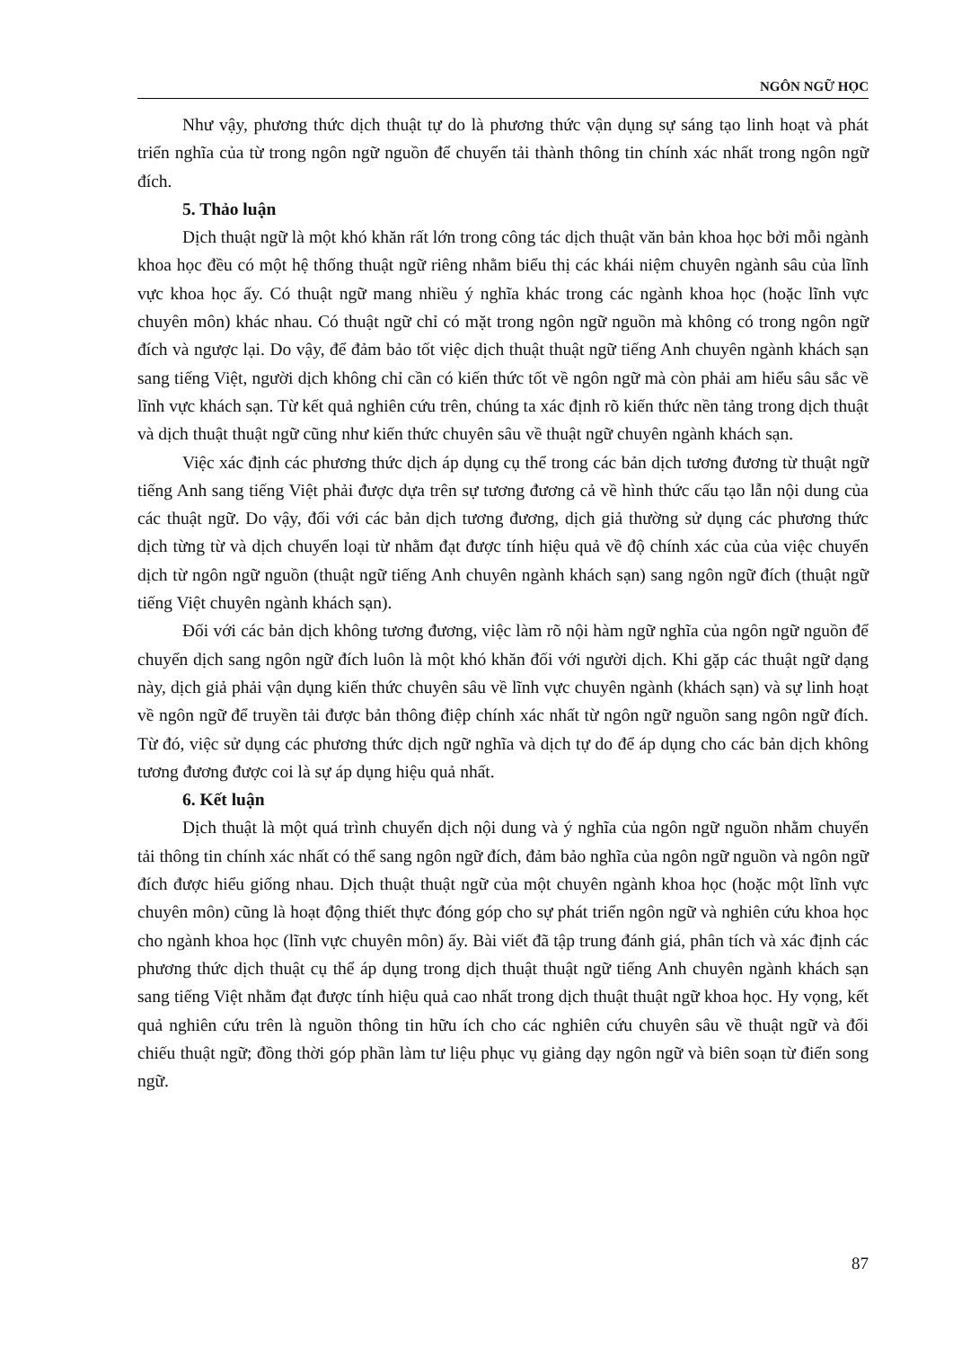NGÔN NGỮ HỌC
Như vậy, phương thức dịch thuật tự do là phương thức vận dụng sự sáng tạo linh hoạt và phát triển nghĩa của từ trong ngôn ngữ nguồn để chuyển tải thành thông tin chính xác nhất trong ngôn ngữ đích.
5. Thảo luận
Dịch thuật ngữ là một khó khăn rất lớn trong công tác dịch thuật văn bản khoa học bởi mỗi ngành khoa học đều có một hệ thống thuật ngữ riêng nhằm biểu thị các khái niệm chuyên ngành sâu của lĩnh vực khoa học ấy. Có thuật ngữ mang nhiều ý nghĩa khác trong các ngành khoa học (hoặc lĩnh vực chuyên môn) khác nhau. Có thuật ngữ chỉ có mặt trong ngôn ngữ nguồn mà không có trong ngôn ngữ đích và ngược lại. Do vậy, để đảm bảo tốt việc dịch thuật thuật ngữ tiếng Anh chuyên ngành khách sạn sang tiếng Việt, người dịch không chỉ cần có kiến thức tốt về ngôn ngữ mà còn phải am hiểu sâu sắc về lĩnh vực khách sạn. Từ kết quả nghiên cứu trên, chúng ta xác định rõ kiến thức nền tảng trong dịch thuật và dịch thuật thuật ngữ cũng như kiến thức chuyên sâu về thuật ngữ chuyên ngành khách sạn.
Việc xác định các phương thức dịch áp dụng cụ thể trong các bản dịch tương đương từ thuật ngữ tiếng Anh sang tiếng Việt phải được dựa trên sự tương đương cả về hình thức cấu tạo lẫn nội dung của các thuật ngữ. Do vậy, đối với các bản dịch tương đương, dịch giả thường sử dụng các phương thức dịch từng từ và dịch chuyển loại từ nhằm đạt được tính hiệu quả về độ chính xác của của việc chuyển dịch từ ngôn ngữ nguồn (thuật ngữ tiếng Anh chuyên ngành khách sạn) sang ngôn ngữ đích (thuật ngữ tiếng Việt chuyên ngành khách sạn).
Đối với các bản dịch không tương đương, việc làm rõ nội hàm ngữ nghĩa của ngôn ngữ nguồn để chuyển dịch sang ngôn ngữ đích luôn là một khó khăn đối với người dịch. Khi gặp các thuật ngữ dạng này, dịch giả phải vận dụng kiến thức chuyên sâu về lĩnh vực chuyên ngành (khách sạn) và sự linh hoạt về ngôn ngữ để truyền tải được bản thông điệp chính xác nhất từ ngôn ngữ nguồn sang ngôn ngữ đích. Từ đó, việc sử dụng các phương thức dịch ngữ nghĩa và dịch tự do để áp dụng cho các bản dịch không tương đương được coi là sự áp dụng hiệu quả nhất.
6. Kết luận
Dịch thuật là một quá trình chuyển dịch nội dung và ý nghĩa của ngôn ngữ nguồn nhằm chuyển tải thông tin chính xác nhất có thể sang ngôn ngữ đích, đảm bảo nghĩa của ngôn ngữ nguồn và ngôn ngữ đích được hiểu giống nhau. Dịch thuật thuật ngữ của một chuyên ngành khoa học (hoặc một lĩnh vực chuyên môn) cũng là hoạt động thiết thực đóng góp cho sự phát triển ngôn ngữ và nghiên cứu khoa học cho ngành khoa học (lĩnh vực chuyên môn) ấy. Bài viết đã tập trung đánh giá, phân tích và xác định các phương thức dịch thuật cụ thể áp dụng trong dịch thuật thuật ngữ tiếng Anh chuyên ngành khách sạn sang tiếng Việt nhằm đạt được tính hiệu quả cao nhất trong dịch thuật thuật ngữ khoa học. Hy vọng, kết quả nghiên cứu trên là nguồn thông tin hữu ích cho các nghiên cứu chuyên sâu về thuật ngữ và đối chiếu thuật ngữ; đồng thời góp phần làm tư liệu phục vụ giảng dạy ngôn ngữ và biên soạn từ điển song ngữ.
87